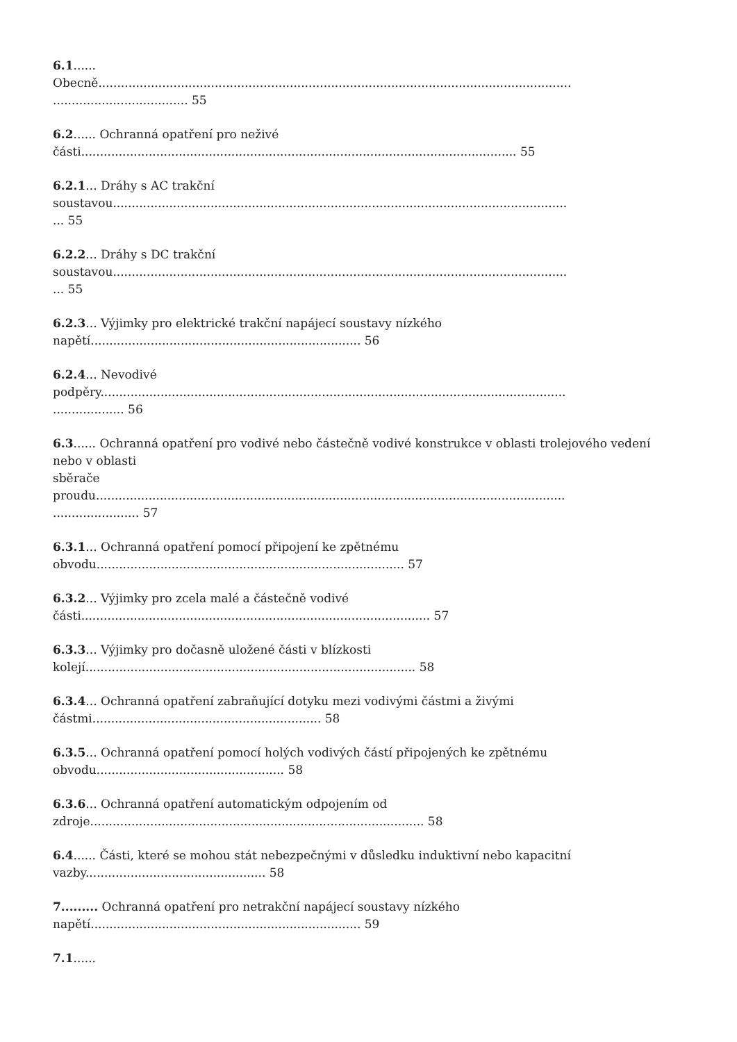6.1......
Obecně..............................................................................................................................
.................................... 55
6.2...... Ochranná opatření pro neživé
části.................................................................................................................... 55
6.2.1... Dráhy s AC trakční
soustavou.........................................................................................................................
... 55
6.2.2... Dráhy s DC trakční
soustavou.........................................................................................................................
... 55
6.2.3... Výjimky pro elektrické trakční napájecí soustavy nízkého
napětí........................................................................ 56
6.2.4... Nevodivé
podpěry............................................................................................................................
................... 56
6.3...... Ochranná opatření pro vodivé nebo částečně vodivé konstrukce v oblasti trolejového vedení
nebo v oblasti
sběrače
proudu.............................................................................................................................
....................... 57
6.3.1... Ochranná opatření pomocí připojení ke zpětnému
obvodu.................................................................................. 57
6.3.2... Výjimky pro zcela malé a částečně vodivé
části............................................................................................. 57
6.3.3... Výjimky pro dočasně uložené části v blízkosti
kolejí........................................................................................ 58
6.3.4... Ochranná opatření zabraňující dotyku mezi vodivými částmi a živými
částmi............................................................. 58
6.3.5... Ochranná opatření pomocí holých vodivých částí připojených ke zpětnému
obvodu.................................................. 58
6.3.6... Ochranná opatření automatickým odpojením od
zdroje......................................................................................... 58
6.4...... Části, které se mohou stát nebezpečnými v důsledku induktivní nebo kapacitní
vazby................................................ 58
7......... Ochranná opatření pro netrakční napájecí soustavy nízkého
napětí........................................................................ 59
7.1......